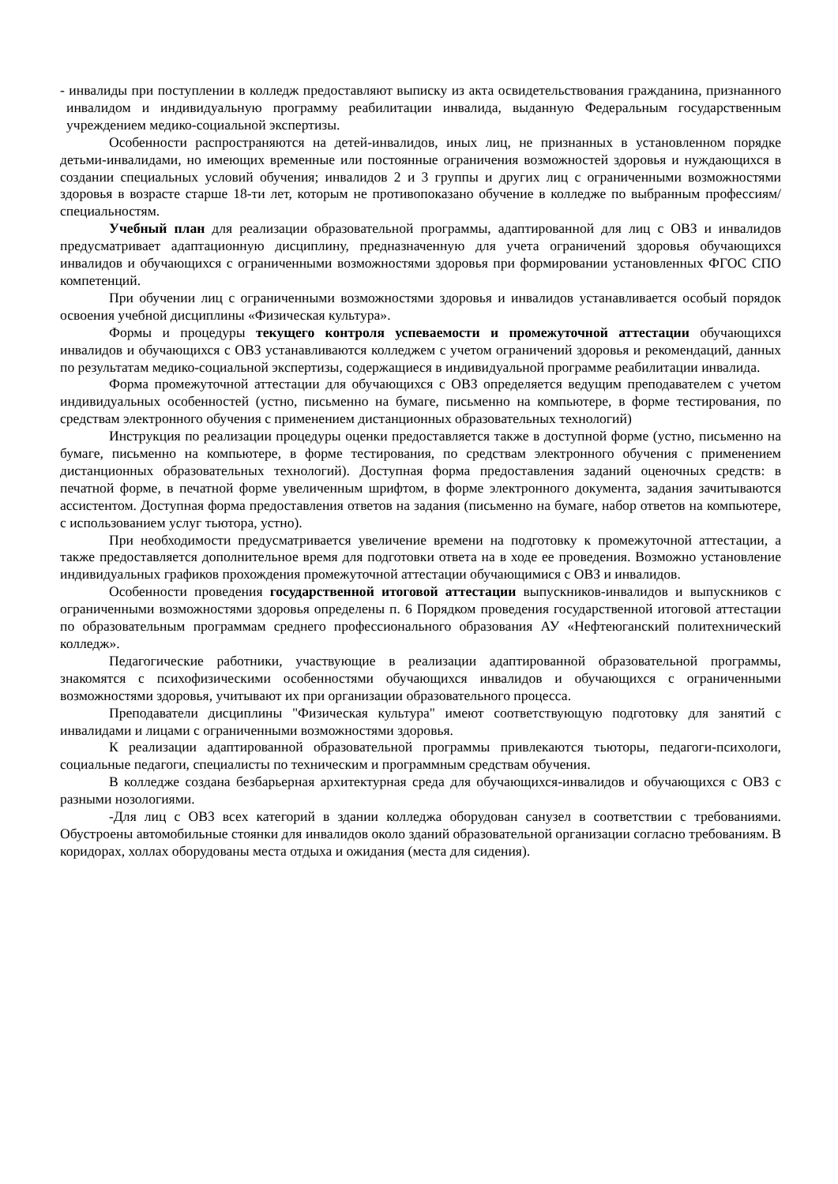- инвалиды при поступлении в колледж предоставляют выписку из акта освидетельствования гражданина, признанного инвалидом и индивидуальную программу реабилитации инвалида, выданную Федеральным государственным учреждением медико-социальной экспертизы.
Особенности распространяются на детей-инвалидов, иных лиц, не признанных в установленном порядке детьми-инвалидами, но имеющих временные или постоянные ограничения возможностей здоровья и нуждающихся в создании специальных условий обучения; инвалидов 2 и 3 группы и других лиц с ограниченными возможностями здоровья в возрасте старше 18-ти лет, которым не противопоказано обучение в колледже по выбранным профессиям/специальностям.
Учебный план для реализации образовательной программы, адаптированной для лиц с ОВЗ и инвалидов предусматривает адаптационную дисциплину, предназначенную для учета ограничений здоровья обучающихся инвалидов и обучающихся с ограниченными возможностями здоровья при формировании установленных ФГОС СПО компетенций.
При обучении лиц с ограниченными возможностями здоровья и инвалидов устанавливается особый порядок освоения учебной дисциплины «Физическая культура».
Формы и процедуры текущего контроля успеваемости и промежуточной аттестации обучающихся инвалидов и обучающихся с ОВЗ устанавливаются колледжем с учетом ограничений здоровья и рекомендаций, данных по результатам медико-социальной экспертизы, содержащиеся в индивидуальной программе реабилитации инвалида.
Форма промежуточной аттестации для обучающихся с ОВЗ определяется ведущим преподавателем с учетом индивидуальных особенностей (устно, письменно на бумаге, письменно на компьютере, в форме тестирования, по средствам электронного обучения с применением дистанционных образовательных технологий)
Инструкция по реализации процедуры оценки предоставляется также в доступной форме (устно, письменно на бумаге, письменно на компьютере, в форме тестирования, по средствам электронного обучения с применением дистанционных образовательных технологий). Доступная форма предоставления заданий оценочных средств: в печатной форме, в печатной форме увеличенным шрифтом, в форме электронного документа, задания зачитываются ассистентом. Доступная форма предоставления ответов на задания (письменно на бумаге, набор ответов на компьютере, с использованием услуг тьютора, устно).
При необходимости предусматривается увеличение времени на подготовку к промежуточной аттестации, а также предоставляется дополнительное время для подготовки ответа на в ходе ее проведения. Возможно установление индивидуальных графиков прохождения промежуточной аттестации обучающимися с ОВЗ и инвалидов.
Особенности проведения государственной итоговой аттестации выпускников-инвалидов и выпускников с ограниченными возможностями здоровья определены п. 6 Порядком проведения государственной итоговой аттестации по образовательным программам среднего профессионального образования АУ «Нефтеюганский политехнический колледж».
Педагогические работники, участвующие в реализации адаптированной образовательной программы, знакомятся с психофизическими особенностями обучающихся инвалидов и обучающихся с ограниченными возможностями здоровья, учитывают их при организации образовательного процесса.
Преподаватели дисциплины "Физическая культура" имеют соответствующую подготовку для занятий с инвалидами и лицами с ограниченными возможностями здоровья.
К реализации адаптированной образовательной программы привлекаются тьюторы, педагоги-психологи, социальные педагоги, специалисты по техническим и программным средствам обучения.
В колледже создана безбарьерная архитектурная среда для обучающихся-инвалидов и обучающихся с ОВЗ с разными нозологиями.
-Для лиц с ОВЗ всех категорий в здании колледжа оборудован санузел в соответствии с требованиями. Обустроены автомобильные стоянки для инвалидов около зданий образовательной организации согласно требованиям. В коридорах, холлах оборудованы места отдыха и ожидания (места для сидения).